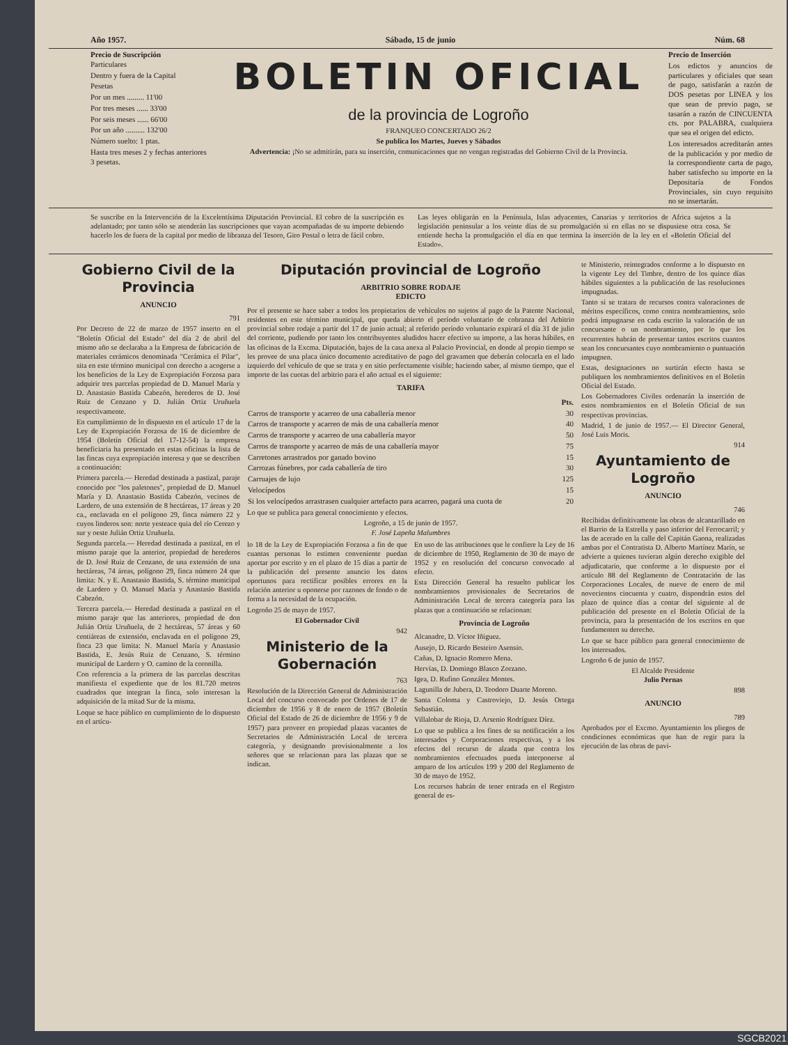Año 1957. Sábado, 15 de junio Núm. 68
Precio de Suscripción
Particulares
Dentro y fuera de la Capital
Pesetas
Por un mes ......... 11'00
Por tres meses ...... 33'00
Por seis meses ...... 66'00
Por un año .......... 132'00
Número suelto: 1 ptas.
Hasta tres meses 2 y fechas anteriores 3 pesetas.
BOLETIN OFICIAL
de la provincia de Logroño
FRANQUEO CONCERTADO 26/2
Se publica los Martes, Jueves y Sábados
Advertencia: ¡No se admitirán, para su inserción, comunicaciones que no vengan registradas del Gobierno Civil de la Provincia.
Precio de Inserción
Los edictos y anuncios de particulares y oficiales que sean de pago, satisfarán a razón de DOS pesetas por LINEA y los que sean de previo pago, se tasarán a razón de CINCUENTA cts. por PALABRA, cualquiera que sea el origen del edicto.
Los interesados acreditarán antes de la publicación y por medio de la correspondiente carta de pago, haber satisfecho su importe en la Depositaría de Fondos Provinciales, sin cuyo requisito no se insertarán.
Se suscribe en la Intervención de la Excelentísima Diputación Provincial. El cobro de la suscripción es adelantado; por tanto sólo se atenderán las suscripciones que vayan acompañadas de su importe debiendo hacerlo los de fuera de la capital por medio de libranza del Tesoro, Giro Postal o letra de fácil cobro.
Las leyes obligarán en la Península, Islas adyacentes, Canarias y territorios de Africa sujetos a la legislación peninsular a los veinte días de su promulgación si en ellas no se dispusiese otra cosa. Se entiende hecha la promulgación el día en que termina la inserción de la ley en el «Boletín Oficial del Estado».
Gobierno Civil de la Provincia
ANUNCIO
791
Por Decreto de 22 de marzo de 1957 inserto en el "Boletín Oficial del Estado" del día 2 de abril del mismo año se declaraba a la Empresa de fabricación de materiales cerámicos denominada "Cerámica el Pilar", sita en este término municipal con derecho a acogerse a los beneficios de la Ley de Expropiación Forzosa para adquirir tres parcelas propiedad de D. Manuel María y D. Anastasio Bastida Cabezón, herederos de D. José Ruiz de Cenzano y D. Julián Ortiz Uruñuela respectivamente.
En cumplimiento de lo dispuesto en el artículo 17 de la Ley de Expropiación Forzosa de 16 de diciembre de 1954 (Boletín Oficial del 17-12-54) la empresa beneficiaria ha presentado en estas oficinas la lista de las fincas cuya expropiación interesa y que se describen a continuación:
Primera parcela.— Heredad destinada a pastizal, paraje conocido por "los paletones", propiedad de D. Manuel María y D. Anastasio Bastida Cabezón, vecinos de Lardero, de una extensión de 8 hectáreas, 17 áreas y 20 ca., enclavada en el polígono 29, finca número 22 y cuyos linderos son: norte yesteace quia del río Cerezo y sur y oeste Julián Ortiz Uruñuela.
Segunda parcela.— Heredad destinada a pastizal, en el mismo paraje que la anterior, propiedad de herederos de D. José Ruiz de Cenzano, de una extensión de una hectáreas, 74 áreas, polígono 29, finca número 24 que limita: N. y E. Anastasio Bastida, S. término municipal de Lardero y O. Manuel María y Anastasio Bastida Cabezón.
Tercera parcela.— Heredad destinada a pastizal en el mismo paraje que las anteriores, propiedad de don Julián Ortiz Uruñuela, de 2 hectáreas, 57 áreas y 60 centiáreas de extensión, enclavada en el polígono 29, finca 23 que limita: N. Manuel María y Anastasio Bastida, E. Jesús Ruiz de Cenzano, S. término municipal de Lardero y O. camino de la coronilla.
Con referencia a la primera de las parcelas descritas manifiesta el expediente que de los 81.720 metros cuadrados que integran la finca, solo interesan la adquisición de la mitad Sur de la misma.
Loque se hace público en cumplimiento de lo dispuesto en el artícu-
Diputación provincial de Logroño
ARBITRIO SOBRE RODAJE
EDICTO
Por el presente se hace saber a todos los propietarios de vehículos no sujetos al pago de la Patente Nacional, residentes en este término municipal, que queda abierto el período voluntario de cobranza del Arbitrio provincial sobre rodaje a partir del 17 de junio actual; al referido período voluntario expirará el día 31 de julio del corriente, pudiendo por tanto los contribuyentes aludidos hacer efectivo su importe, a las horas hábiles, en las oficinas de la Excma. Diputación, bajos de la casa anexa al Palacio Provincial, en donde al propio tiempo se les provee de una placa único documento acreditativo de pago del gravamen que deberán colocarla en el lado izquierdo del vehículo de que se trata y en sitio perfectamente visible; haciendo saber, al mismo tiempo, que el importe de las cuotas del arbitrio para el año actual es el siguiente:
TARIFA
| | Pts. |
| --- | --- |
| Carros de transporte y acarreo de una caballería menor | 30 |
| Carros de transporte y acarreo de más de una caballería menor | 40 |
| Carros de transporte y acarreo de una caballería mayor | 50 |
| Carros de transporte y acarreo de más de una caballería mayor | 75 |
| Carretones arrastrados por ganado bovino | 15 |
| Carrozas fúnebres, por cada caballería de tiro | 30 |
| Carruajes de lujo | 125 |
| Velocípedos | 15 |
| Si los velocípedos arrastrasen cualquier artefacto para acarreo, pagará una cuota de | 20 |
Lo que se publica para general conocimiento y efectos.
Logroño, a 15 de junio de 1957.
F. José Lapeña Malumbres
lo 18 de la Ley de Expropiación Forzosa a fin de que cuantas personas lo estimen conveniente puedan aportar por escrito y en el plazo de 15 días a partir de la publicación del presente anuncio los datos oportunos para rectificar posibles errores en la relación anterior u oponerse por razones de fondo o de forma a la necesidad de la ocupación.
Logroño 25 de mayo de 1957.
El Gobernador Civil
942
Ministerio de la Gobernación
763
Resolución de la Dirección General de Administración Local del concurso convocado por Ordenes de 17 de diciembre de 1956 y 8 de enero de 1957 (Boletín Oficial del Estado de 26 de diciembre de 1956 y 9 de 1957) para proveer en propiedad plazas vacantes de Secretarios de Administración Local de tercera categoría, y designando provisionalmente a los señores que se relacionan para las plazas que se indican.
En uso de las atribuciones que le confiere la Ley de 16 de diciembre de 1950, Reglamento de 30 de mayo de 1952 y en resolución del concurso convocado al efecto.
Esta Dirección General ha resuelto publicar los nombramientos provisionales de Secretarios de Administración Local de tercera categoría para las plazas que a continuación se relacionan:
Provincia de Logroño
Alcanadre, D. Víctor Iñiguez.
Ausejo, D. Ricardo Besteiro Asensio.
Cañas, D. Ignacio Romero Mena.
Hervías, D. Domingo Blasco Zorzano.
Igea, D. Rufino González Montes.
Lagunilla de Jubera, D. Teodoro Duarte Moreno.
Santa Coloma y Castroviejo, D. Jesús Ortega Sebastián.
Villalobar de Rioja, D. Arsenio Rodríguez Díez.
Lo que se publica a los fines de su notificación a los interesados y Corporaciones respectivas, y a los efectos del recurso de alzada que contra los nombramientos efectuados pueda interponerse al amparo de los artículos 199 y 200 del Reglamento de 30 de mayo de 1952.
Los recursos habrán de tener entrada en el Registro general de es-
te Ministerio, reintegrados conforme a lo dispuesto en la vigente Ley del Timbre, dentro de los quince días hábiles siguientes a la publicación de las resoluciones impugnadas.
Tanto si se tratara de recursos contra valoraciones de méritos específicos, como contra nombramientos, solo podrá impugnarse en cada escrito la valoración de un concursante o un nombramiento, por lo que los recurrentes habrán de presentar tantos escritos cuantos sean los concursantes cuyo nombramiento o puntuación impugnen.
Estas, designaciones no surtirán efecto hasta se publiquen los nombramientos definitivos en el Boletín Oficial del Estado.
Los Gobernadores Civiles ordenarán la inserción de estos nombramientos en el Boletín Oficial de sus respectivas provincias.
Madrid, 1 de junio de 1957.— El Director General, José Luis Moris.
914
Ayuntamiento de Logroño
ANUNCIO
746
Recibidas definitivamente las obras de alcantarillado en el Barrio de la Estrella y paso inferior del Ferrocarril; y las de acerado en la calle del Capitán Gaona, realizadas ambas por el Contratista D. Alberto Martínez Marín, se advierte a quienes tuvieran algún derecho exigible del adjudicatario, que conforme a lo dispuesto por el artículo 88 del Reglamento de Contratación de las Corporaciones Locales, de nueve de enero de mil novecientos cincuenta y cuatro, dispondrán estos del plazo de quince días a contar del siguiente al de publicación del presente en el Boletín Oficial de la provincia, para la presentación de los escritos en que fundamenten su derecho.
Lo que se hace público para general conocimiento de los interesados.
Logroño 6 de junio de 1957.
El Alcalde Presidente
Julio Pernas
898
ANUNCIO
789
Aprobados por el Excmo. Ayuntamiento los pliegos de condiciones económicas que han de regir para la ejecución de las obras de pavi-
SGCB2021